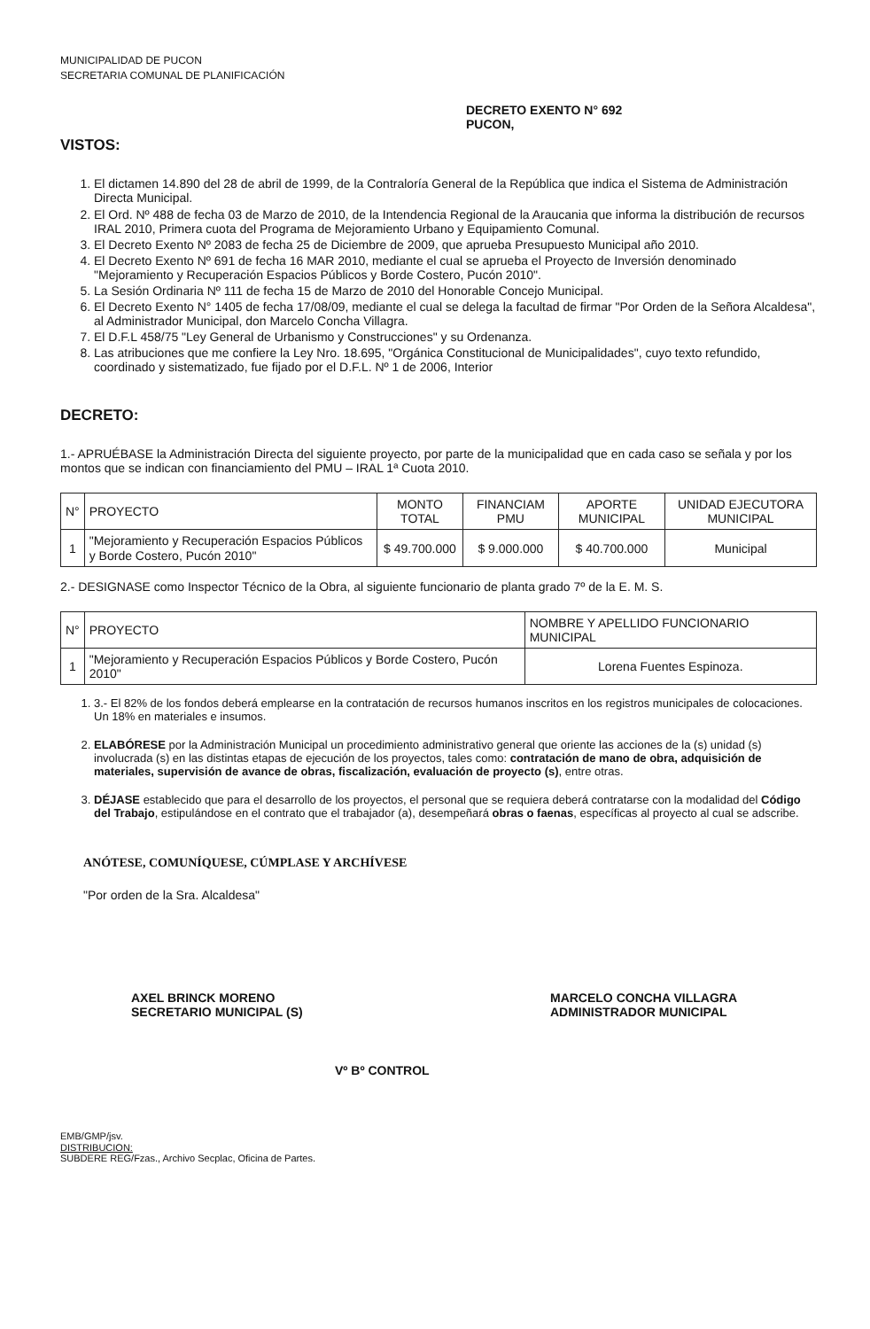MUNICIPALIDAD DE PUCON
SECRETARIA COMUNAL DE PLANIFICACIÓN
DECRETO EXENTO N° 692
PUCON,
VISTOS:
1. El dictamen 14.890 del 28 de abril de 1999, de la Contraloría General de la República que indica el Sistema de Administración Directa Municipal.
2. El Ord. Nº 488 de fecha 03 de Marzo de 2010, de la Intendencia Regional de la Araucania que informa la distribución de recursos IRAL 2010, Primera cuota del Programa de Mejoramiento Urbano y Equipamiento Comunal.
3. El Decreto Exento Nº 2083 de fecha 25 de Diciembre de 2009, que aprueba Presupuesto Municipal año 2010.
4. El Decreto Exento Nº 691 de fecha 16 MAR 2010, mediante el cual se aprueba el Proyecto de Inversión denominado "Mejoramiento y Recuperación Espacios Públicos y Borde Costero, Pucón 2010".
5. La Sesión Ordinaria Nº 111 de fecha 15 de Marzo de 2010 del Honorable Concejo Municipal.
6. El Decreto Exento N° 1405 de fecha 17/08/09, mediante el cual se delega la facultad de firmar "Por Orden de la Señora Alcaldesa", al Administrador Municipal, don Marcelo Concha Villagra.
7. El D.F.L 458/75 "Ley General de Urbanismo y Construcciones" y su Ordenanza.
8. Las atribuciones que me confiere la Ley Nro. 18.695, "Orgánica Constitucional de Municipalidades", cuyo texto refundido, coordinado y sistematizado, fue fijado por el D.F.L. Nº 1 de 2006, Interior
DECRETO:
1.- APRUÉBASE la Administración Directa del siguiente proyecto, por parte de la municipalidad que en cada caso se señala y por los montos que se indican con financiamiento del PMU – IRAL 1ª Cuota 2010.
| N° | PROYECTO | MONTO TOTAL | FINANCIAM PMU | APORTE MUNICIPAL | UNIDAD EJECUTORA MUNICIPAL |
| --- | --- | --- | --- | --- | --- |
| 1 | "Mejoramiento y Recuperación Espacios Públicos y Borde Costero, Pucón 2010" | $ 49.700.000 | $ 9.000.000 | $ 40.700.000 | Municipal |
2.- DESIGNASE como Inspector Técnico de la Obra, al siguiente funcionario de planta grado 7º de la E. M. S.
| N° | PROYECTO | NOMBRE Y APELLIDO FUNCIONARIO MUNICIPAL |
| --- | --- | --- |
| 1 | "Mejoramiento y Recuperación Espacios Públicos y Borde Costero, Pucón 2010" | Lorena Fuentes Espinoza. |
1. 3.- El 82% de los fondos deberá emplearse en la contratación de recursos humanos inscritos en los registros municipales de colocaciones. Un 18% en materiales e insumos.
2. ELABÓRESE por la Administración Municipal un procedimiento administrativo general que oriente las acciones de la (s) unidad (s) involucrada (s) en las distintas etapas de ejecución de los proyectos, tales como: contratación de mano de obra, adquisición de materiales, supervisión de avance de obras, fiscalización, evaluación de proyecto (s), entre otras.
3. DÉJASE establecido que para el desarrollo de los proyectos, el personal que se requiera deberá contratarse con la modalidad del Código del Trabajo, estipulándose en el contrato que el trabajador (a), desempeñará obras o faenas, específicas al proyecto al cual se adscribe.
ANÓTESE, COMUNÍQUESE, CÚMPLASE Y ARCHÍVESE
"Por orden de la Sra. Alcaldesa"
AXEL BRINCK MORENO
SECRETARIO MUNICIPAL (S)
MARCELO CONCHA VILLAGRA
ADMINISTRADOR MUNICIPAL
Vº Bº CONTROL
EMB/GMP/jsv.
DISTRIBUCION:
SUBDERE REG/Fzas., Archivo Secplac, Oficina de Partes.